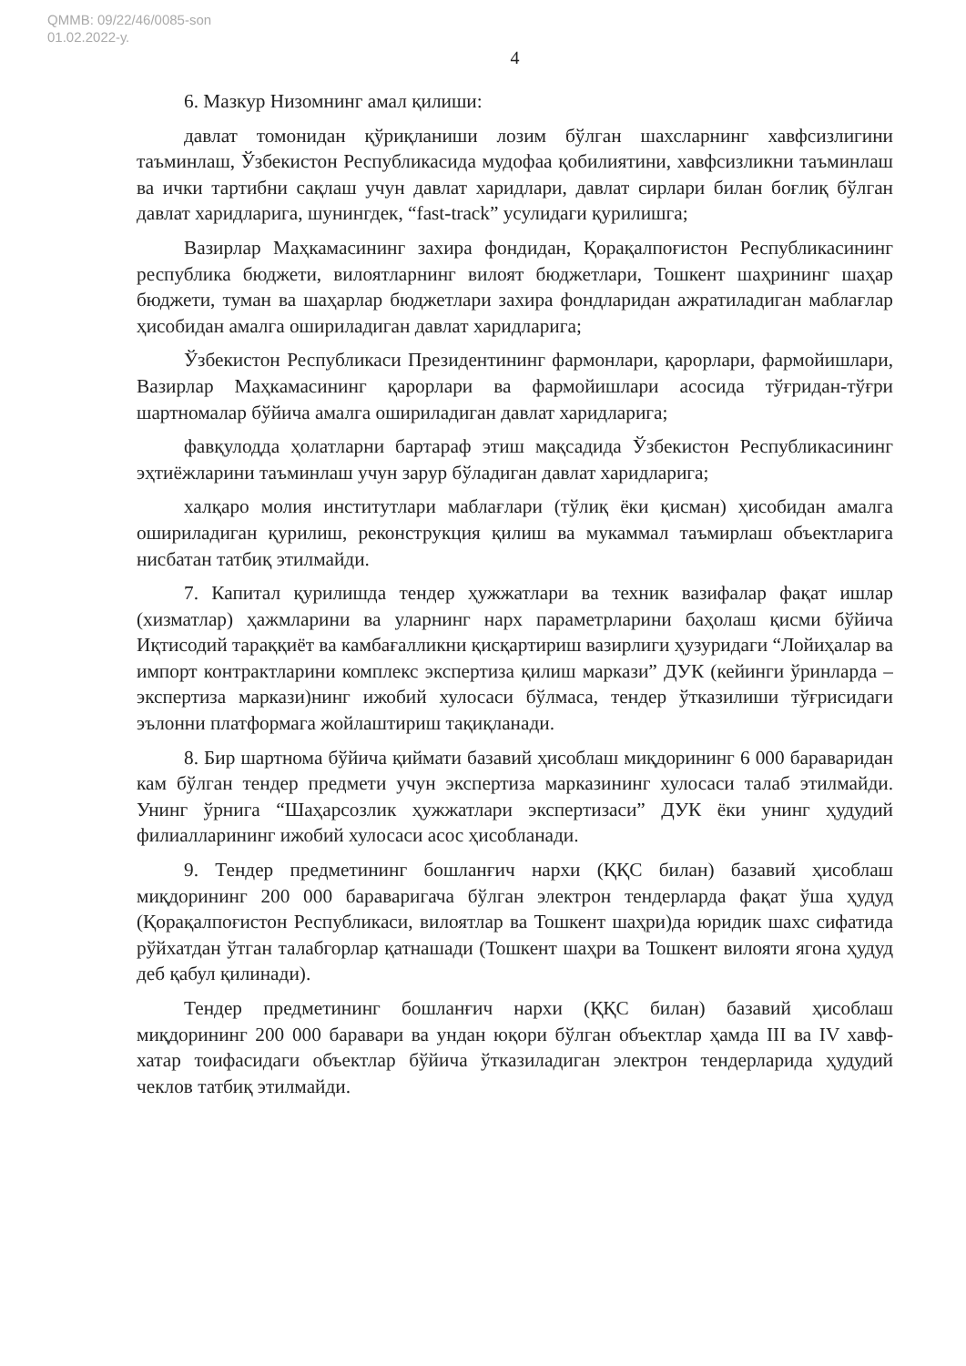QMMB: 09/22/46/0085-son
01.02.2022-у.
4
6. Мазкур Низомнинг амал қилиши:
давлат томонидан қўриқланиши лозим бўлган шахсларнинг хавфсизлигини таъминлаш, Ўзбекистон Республикасида мудофаа қобилиятини, хавфсизликни таъминлаш ва ички тартибни сақлаш учун давлат харидлари, давлат сирлари билан боғлиқ бўлган давлат харидларига, шунингдек, “fast-track” усулидаги қурилишга;
Вазирлар Маҳкамасининг захира фондидан, Қорақалпоғистон Республикасининг республика бюджети, вилоятларнинг вилоят бюджетлари, Тошкент шаҳрининг шаҳар бюджети, туман ва шаҳарлар бюджетлари захира фондларидан ажратиладиган маблағлар ҳисобидан амалга ошириладиган давлат харидларига;
Ўзбекистон Республикаси Президентининг фармонлари, қарорлари, фармойишлари, Вазирлар Маҳкамасининг қарорлари ва фармойишлари асосида тўғридан-тўғри шартномалар бўйича амалга ошириладиган давлат харидларига;
фавқулодда ҳолатларни бартараф этиш мақсадида Ўзбекистон Республикасининг эҳтиёжларини таъминлаш учун зарур бўладиган давлат харидларига;
халқаро молия институтлари маблағлари (тўлиқ ёки қисман) ҳисобидан амалга ошириладиган қурилиш, реконструкция қилиш ва мукаммал таъмирлаш объектларига нисбатан татбиқ этилмайди.
7. Капитал қурилишда тендер ҳужжатлари ва техник вазифалар фақат ишлар (хизматлар) ҳажмларини ва уларнинг нарх параметрларини баҳолаш қисми бўйича Иқтисодий тараққиёт ва камбағалликни қисқартириш вазирлиги ҳузуридаги “Лойиҳалар ва импорт контрактларини комплекс экспертиза қилиш маркази” ДУК (кейинги ўринларда – экспертиза маркази)нинг ижобий хулосаси бўлмаса, тендер ўтказилиши тўғрисидаги эълонни платформага жойлаштириш тақиқланади.
8. Бир шартнома бўйича қиймати базавий ҳисоблаш миқдорининг 6 000 бараваридан кам бўлган тендер предмети учун экспертиза марказининг хулосаси талаб этилмайди. Унинг ўрнига “Шаҳарсозлик ҳужжатлари экспертизаси” ДУК ёки унинг ҳудудий филиалларининг ижобий хулосаси асос ҳисобланади.
9. Тендер предметининг бошланғич нархи (ҚҚС билан) базавий ҳисоблаш миқдорининг 200 000 бараваригача бўлган электрон тендерларда фақат ўша ҳудуд (Қорақалпоғистон Республикаси, вилоятлар ва Тошкент шаҳри)да юридик шахс сифатида рўйхатдан ўтган талабгорлар қатнашади (Тошкент шаҳри ва Тошкент вилояти ягона ҳудуд деб қабул қилинади).
Тендер предметининг бошланғич нархи (ҚҚС билан) базавий ҳисоблаш миқдорининг 200 000 баравари ва ундан юқори бўлган объектлар ҳамда III ва IV хавф-хатар тоифасидаги объектлар бўйича ўтказиладиган электрон тендерларида ҳудудий чеклов татбиқ этилмайди.